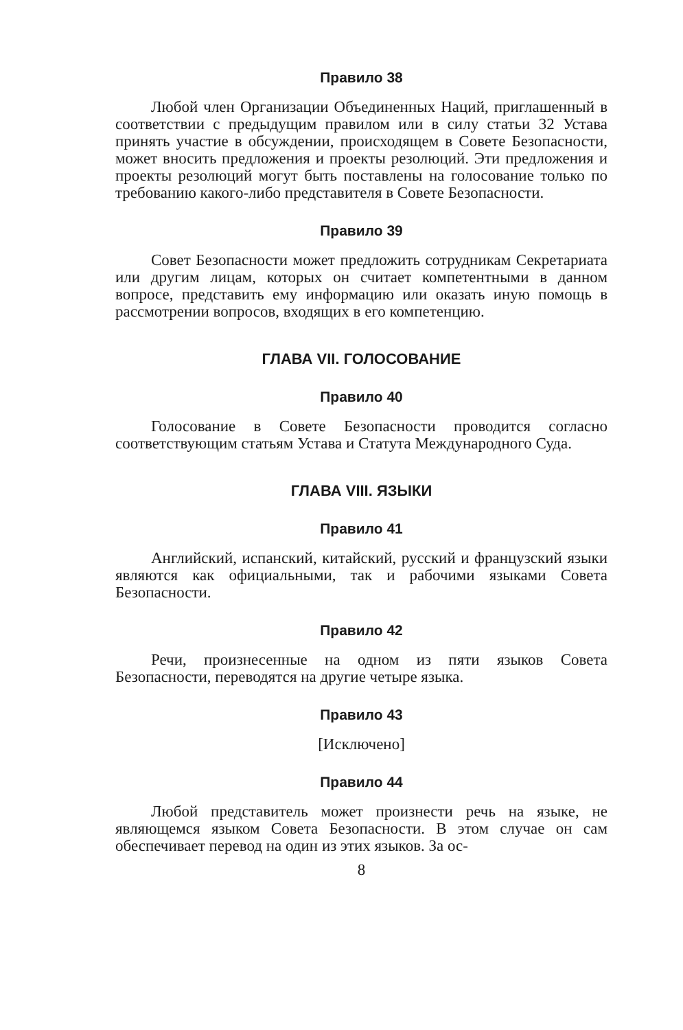Правило 38
Любой член Организации Объединенных Наций, приглашенный в соответствии с предыдущим правилом или в силу статьи 32 Устава принять участие в обсуждении, происходящем в Совете Безопасности, может вносить предложения и проекты резолюций. Эти предложения и проекты резолюций могут быть поставлены на голосование только по требованию какого-либо представителя в Совете Безопасности.
Правило 39
Совет Безопасности может предложить сотрудникам Секретариата или другим лицам, которых он считает компетентными в данном вопросе, представить ему информацию или оказать иную помощь в рассмотрении вопросов, входящих в его компетенцию.
ГЛАВА VII. ГОЛОСОВАНИЕ
Правило 40
Голосование в Совете Безопасности проводится согласно соответствующим статьям Устава и Статута Международного Суда.
ГЛАВА VIII. ЯЗЫКИ
Правило 41
Английский, испанский, китайский, русский и французский языки являются как официальными, так и рабочими языками Совета Безопасности.
Правило 42
Речи, произнесенные на одном из пяти языков Совета Безопасности, переводятся на другие четыре языка.
Правило 43
[Исключено]
Правило 44
Любой представитель может произнести речь на языке, не являющемся языком Совета Безопасности. В этом случае он сам обеспечивает перевод на один из этих языков. За ос-
8